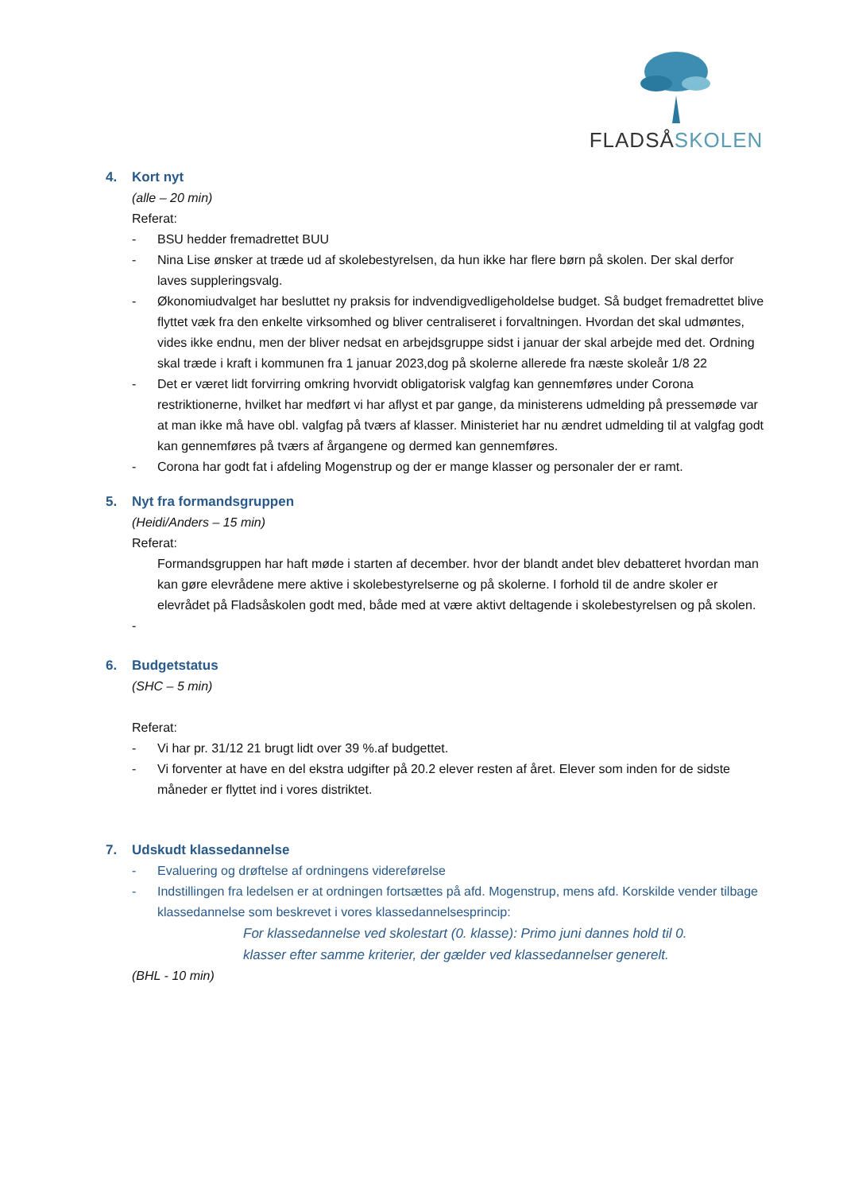FLADSÅSKOLEN
4. Kort nyt
(alle – 20 min)
Referat:
- BSU hedder fremadrettet BUU
- Nina Lise ønsker at træde ud af skolebestyrelsen, da hun ikke har flere børn på skolen. Der skal derfor laves suppleringsvalg.
- Økonomiudvalget har besluttet ny praksis for indvendigvedligeholdelse budget. Så budget fremadrettet blive flyttet væk fra den enkelte virksomhed og bliver centraliseret i forvaltningen. Hvordan det skal udmøntes, vides ikke endnu, men der bliver nedsat en arbejdsgruppe sidst i januar der skal arbejde med det. Ordning skal træde i kraft i kommunen fra 1 januar 2023,dog på skolerne allerede fra næste skoleår 1/8 22
- Det er været lidt forvirring omkring hvorvidt obligatorisk valgfag kan gennemføres under Corona restriktionerne, hvilket har medført vi har aflyst et par gange, da ministerens udmelding på pressemøde var at man ikke må have obl. valgfag på tværs af klasser. Ministeriet har nu ændret udmelding til at valgfag godt kan gennemføres på tværs af årgangene og dermed kan gennemføres.
- Corona har godt fat i afdeling Mogenstrup og der er mange klasser og personaler der er ramt.
5. Nyt fra formandsgruppen
(Heidi/Anders – 15 min)
Referat:
Formandsgruppen har haft møde i starten af december. hvor der blandt andet blev debatteret hvordan man kan gøre elevrådene mere aktive i skolebestyrelserne og på skolerne. I forhold til de andre skoler er elevrådet på Fladsåskolen godt med, både med at være aktivt deltagende i skolebestyrelsen og på skolen.
-
6. Budgetstatus
(SHC – 5 min)
Referat:
- Vi har pr. 31/12 21 brugt lidt over 39 %.af budgettet.
- Vi forventer at have en del ekstra udgifter på 20.2 elever resten af året. Elever som inden for de sidste måneder er flyttet ind i vores distriktet.
7. Udskudt klassedannelse
- Evaluering og drøftelse af ordningens videreførelse
- Indstillingen fra ledelsen er at ordningen fortsættes på afd. Mogenstrup, mens afd. Korskilde vender tilbage klassedannelse som beskrevet i vores klassedannelsesprincip:
For klassedannelse ved skolestart (0. klasse): Primo juni dannes hold til 0. klasser efter samme kriterier, der gælder ved klassedannelser generelt.
(BHL - 10 min)